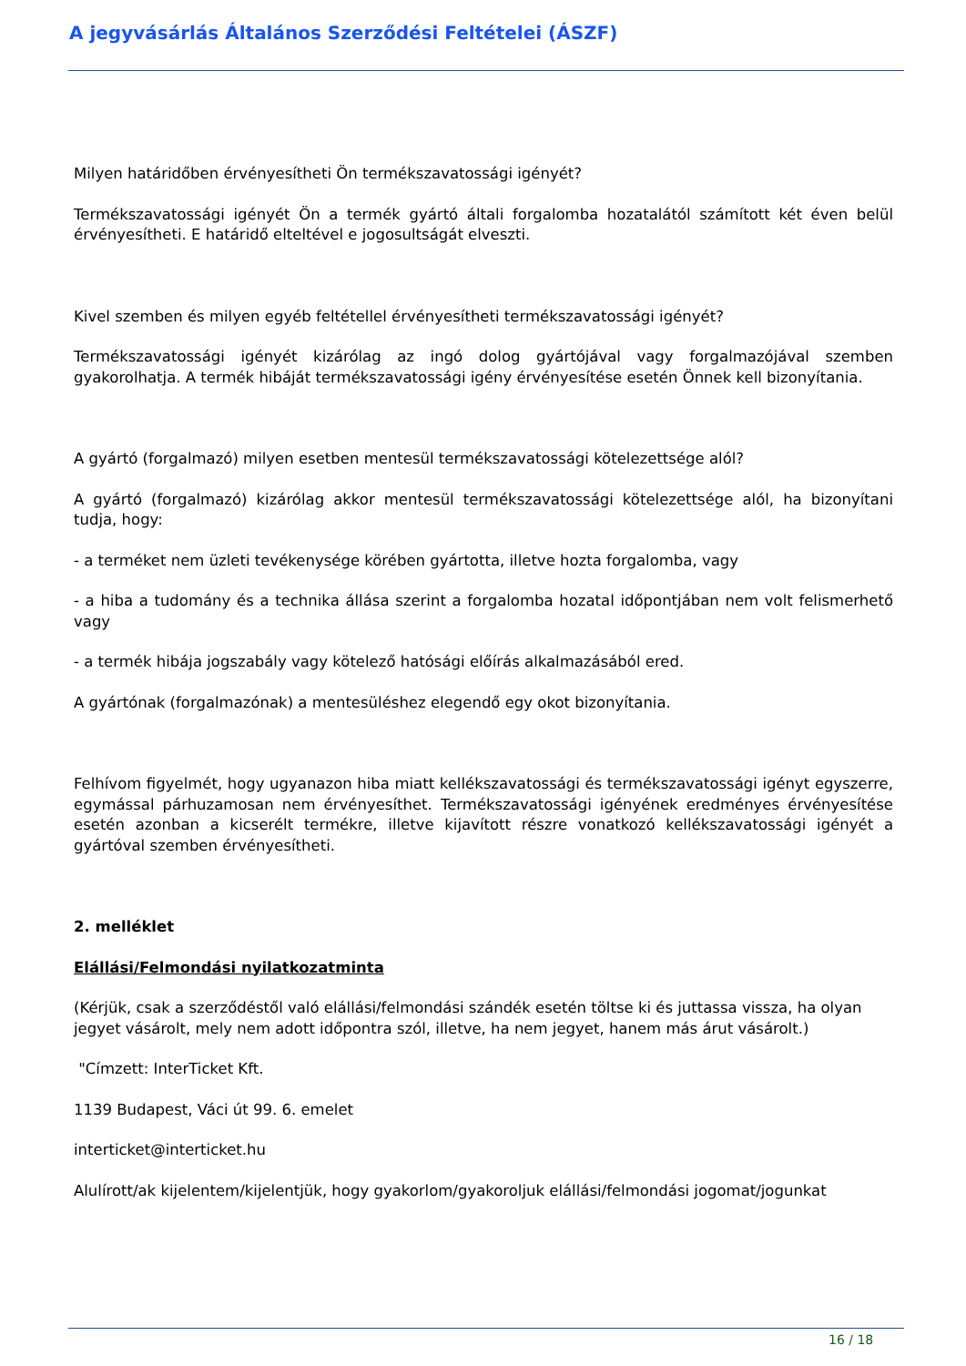A jegyvásárlás Általános Szerződési Feltételei (ÁSZF)
Milyen határidőben érvényesítheti Ön termékszavatossági igényét?
Termékszavatossági igényét Ön a termék gyártó általi forgalomba hozatalától számított két éven belül érvényesítheti. E határidő elteltével e jogosultságát elveszti.
Kivel szemben és milyen egyéb feltétellel érvényesítheti termékszavatossági igényét?
Termékszavatossági igényét kizárólag az ingó dolog gyártójával vagy forgalmazójával szemben gyakorolhatja. A termék hibáját termékszavatossági igény érvényesítése esetén Önnek kell bizonyítania.
A gyártó (forgalmazó) milyen esetben mentesül termékszavatossági kötelezettsége alól?
A gyártó (forgalmazó) kizárólag akkor mentesül termékszavatossági kötelezettsége alól, ha bizonyítani tudja, hogy:
- a terméket nem üzleti tevékenysége körében gyártotta, illetve hozta forgalomba, vagy
- a hiba a tudomány és a technika állása szerint a forgalomba hozatal időpontjában nem volt felismerhető vagy
- a termék hibája jogszabály vagy kötelező hatósági előírás alkalmazásából ered.
A gyártónak (forgalmazónak) a mentesüléshez elegendő egy okot bizonyítania.
Felhívom figyelmét, hogy ugyanazon hiba miatt kellékszavatossági és termékszavatossági igényt egyszerre, egymással párhuzamosan nem érvényesíthet. Termékszavatossági igényének eredményes érvényesítése esetén azonban a kicserélt termékre, illetve kijavított részre vonatkozó kellékszavatossági igényét a gyártóval szemben érvényesítheti.
2. melléklet
Elállási/Felmondási nyilatkozatminta
(Kérjük, csak a szerződéstől való elállási/felmondási szándék esetén töltse ki és juttassa vissza, ha olyan jegyet vásárolt, mely nem adott időpontra szól, illetve, ha nem jegyet, hanem más árut vásárolt.)
"Címzett: InterTicket Kft.
1139 Budapest, Váci út 99. 6. emelet
interticket@interticket.hu
Alulírott/ak kijelentem/kijelentjük, hogy gyakorlom/gyakoroljuk elállási/felmondási jogomat/jogunkat
16 / 18